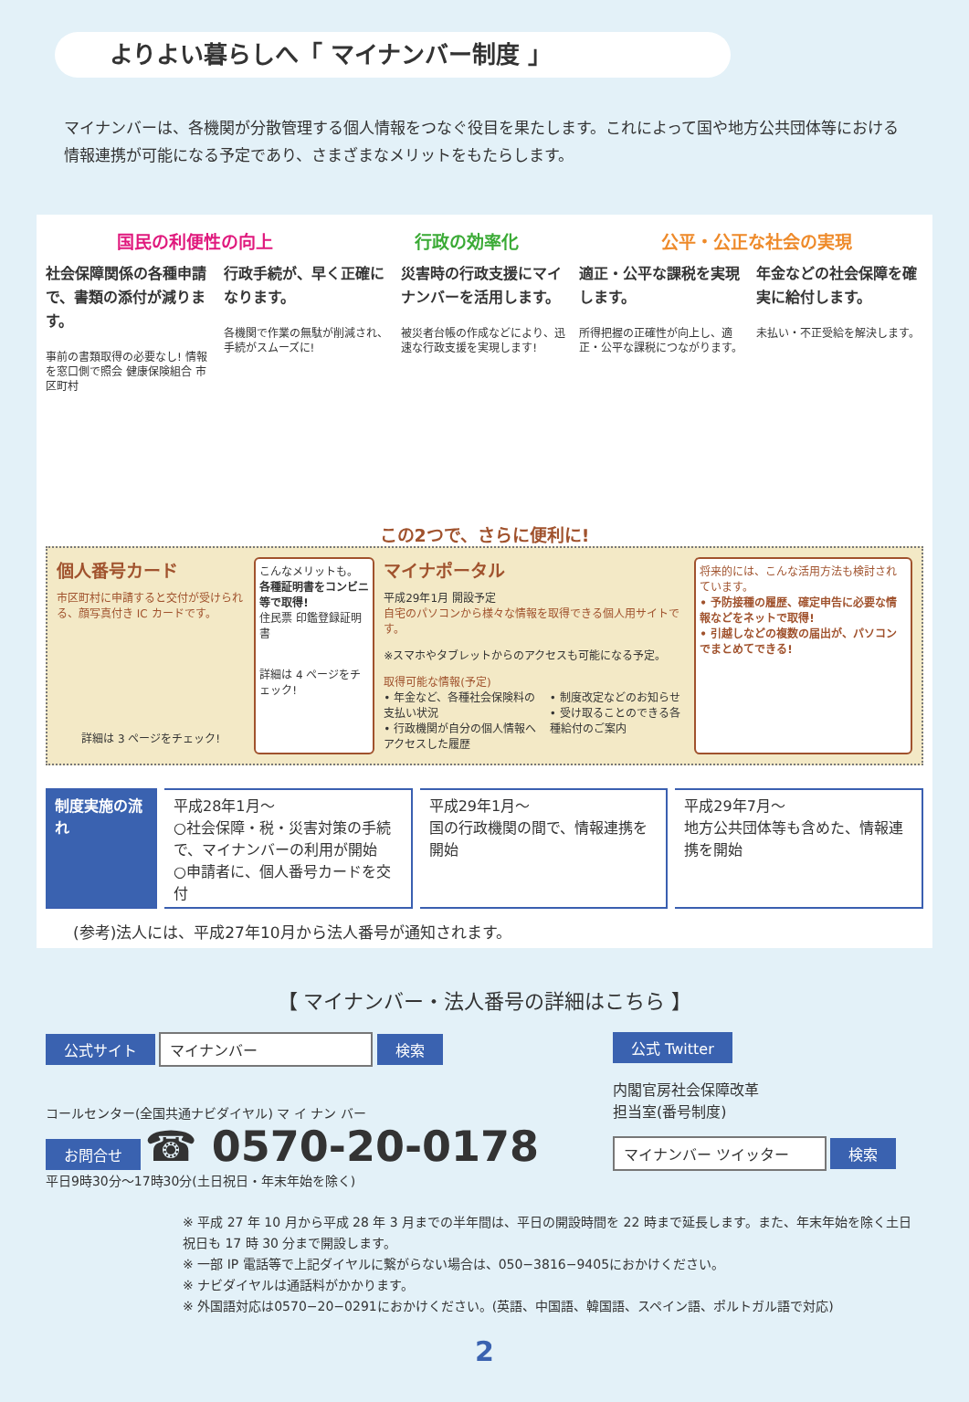よりよい暮らしへ「 マイナンバー制度 」
マイナンバーは、各機関が分散管理する個人情報をつなぐ役目を果たします。これによって国や地方公共団体等における情報連携が可能になる予定であり、さまざまなメリットをもたらします。
国民の利便性の向上 行政の効率化 公平・公正な社会の実現
社会保障関係の各種申請で、書類の添付が減ります。
事前の書類取得の必要なし! 情報を窓口側で照会 健康保険組合 市区町村
行政手続が、早く正確になります。
各機関で作業の無駄が削減され、手続がスムーズに!
災害時の行政支援にマイナンバーを活用します。
被災者台帳の作成などにより、迅速な行政支援を実現します!
適正・公平な課税を実現します。
所得把握の正確性が向上し、適正・公平な課税につながります。
年金などの社会保障を確実に給付します。
未払い・不正受給を解決します。
この2つで、さらに便利に!
個人番号カード
市区町村に申請すると交付が受けられる、顔写真付き IC カードです。
詳細は 3 ページをチェック!
こんなメリットも。
各種証明書をコンビニ等で取得!
住民票 印鑑登録証明書
詳細は 4 ページをチェック!
マイナポータル
平成29年1月 開設予定
自宅のパソコンから様々な情報を取得できる個人用サイトです。
※スマホやタブレットからのアクセスも可能になる予定。
取得可能な情報(予定)
• 年金など、各種社会保険料の支払い状況
• 行政機関が自分の個人情報へアクセスした履歴
• 制度改定などのお知らせ
• 受け取ることのできる各種給付のご案内
将来的には、こんな活用方法も検討されています。
• 予防接種の履歴、確定申告に必要な情報などをネットで取得!
• 引越しなどの複数の届出が、パソコンでまとめてできる!
制度実施の流れ 平成28年1月〜
○社会保障・税・災害対策の手続で、マイナンバーの利用が開始
○申請者に、個人番号カードを交付
平成29年1月〜
国の行政機関の間で、情報連携を開始
平成29年7月〜
地方公共団体等も含めた、情報連携を開始
(参考)法人には、平成27年10月から法人番号が通知されます。
【 マイナンバー・法人番号の詳細はこちら 】
公式サイト マイナンバー 検索
コールセンター(全国共通ナビダイヤル) マ イ ナン バー
お問合せ ☎ 0570-20-0178
平日9時30分〜17時30分(土日祝日・年末年始を除く)
公式 Twitter
内閣官房社会保障改革
担当室(番号制度)
マイナンバー ツイッター 検索
※ 平成 27 年 10 月から平成 28 年 3 月までの半年間は、平日の開設時間を 22 時まで延長します。また、年末年始を除く土日祝日も 17 時 30 分まで開設します。
※ 一部 IP 電話等で上記ダイヤルに繋がらない場合は、050−3816−9405におかけください。
※ ナビダイヤルは通話料がかかります。
※ 外国語対応は0570−20−0291におかけください。(英語、中国語、韓国語、スペイン語、ポルトガル語で対応)
2